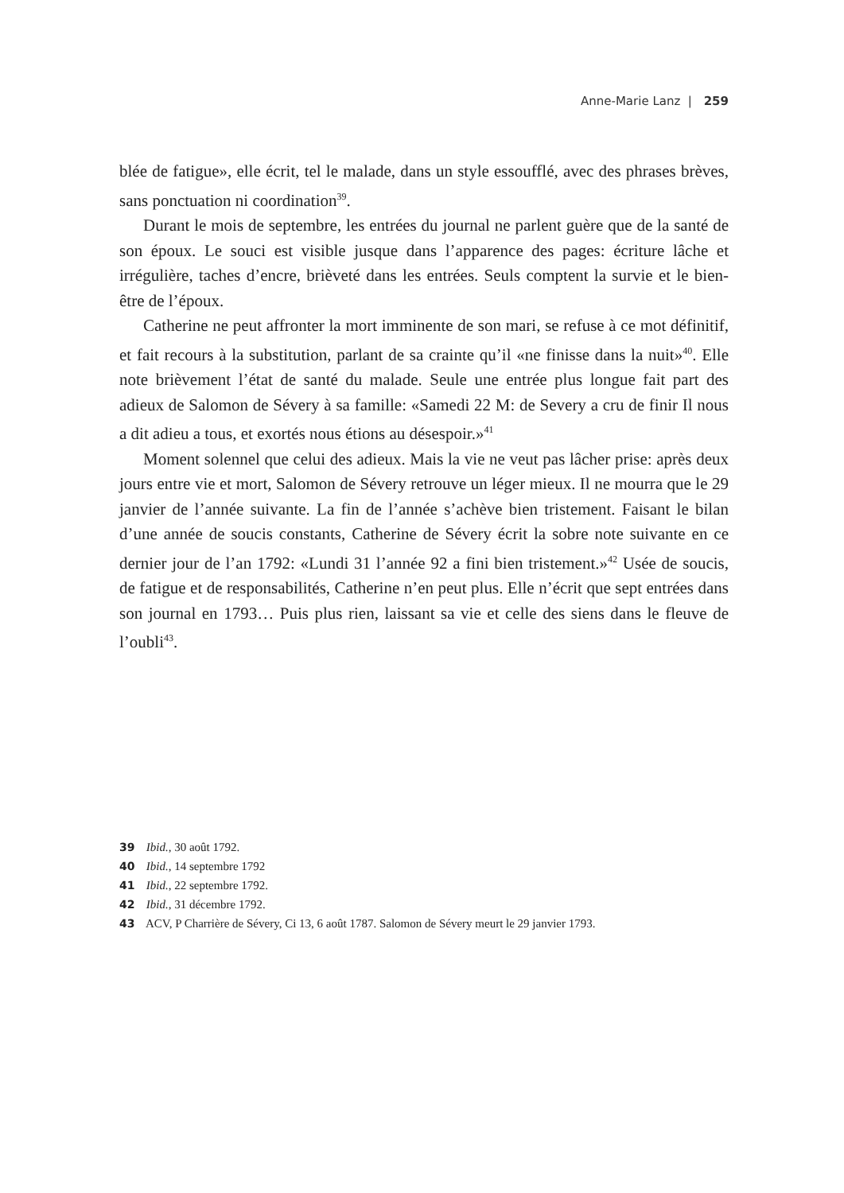Anne-Marie Lanz | 259
blée de fatigue», elle écrit, tel le malade, dans un style essoufflé, avec des phrases brèves, sans ponctuation ni coordination<sup>39</sup>.
Durant le mois de septembre, les entrées du journal ne parlent guère que de la santé de son époux. Le souci est visible jusque dans l’apparence des pages: écriture lâche et irrégulière, taches d’encre, brièveté dans les entrées. Seuls comptent la survie et le bien-être de l’époux.
Catherine ne peut affronter la mort imminente de son mari, se refuse à ce mot définitif, et fait recours à la substitution, parlant de sa crainte qu’il «ne finisse dans la nuit»<sup>40</sup>. Elle note brièvement l’état de santé du malade. Seule une entrée plus longue fait part des adieux de Salomon de Sévery à sa famille: «Samedi 22 M: de Severy a cru de finir Il nous a dit adieu a tous, et exortés nous étions au désespoir.»<sup>41</sup>
Moment solennel que celui des adieux. Mais la vie ne veut pas lâcher prise: après deux jours entre vie et mort, Salomon de Sévery retrouve un léger mieux. Il ne mourra que le 29 janvier de l’année suivante. La fin de l’année s’achève bien tristement. Faisant le bilan d’une année de soucis constants, Catherine de Sévery écrit la sobre note suivante en ce dernier jour de l’an 1792: «Lundi 31 l’année 92 a fini bien tristement.»<sup>42</sup> Usée de soucis, de fatigue et de responsabilités, Catherine n’en peut plus. Elle n’écrit que sept entrées dans son journal en 1793… Puis plus rien, laissant sa vie et celle des siens dans le fleuve de l’oubli<sup>43</sup>.
39 Ibid., 30 août 1792.
40 Ibid., 14 septembre 1792
41 Ibid., 22 septembre 1792.
42 Ibid., 31 décembre 1792.
43 ACV, P Charrière de Sévery, Ci 13, 6 août 1787. Salomon de Sévery meurt le 29 janvier 1793.